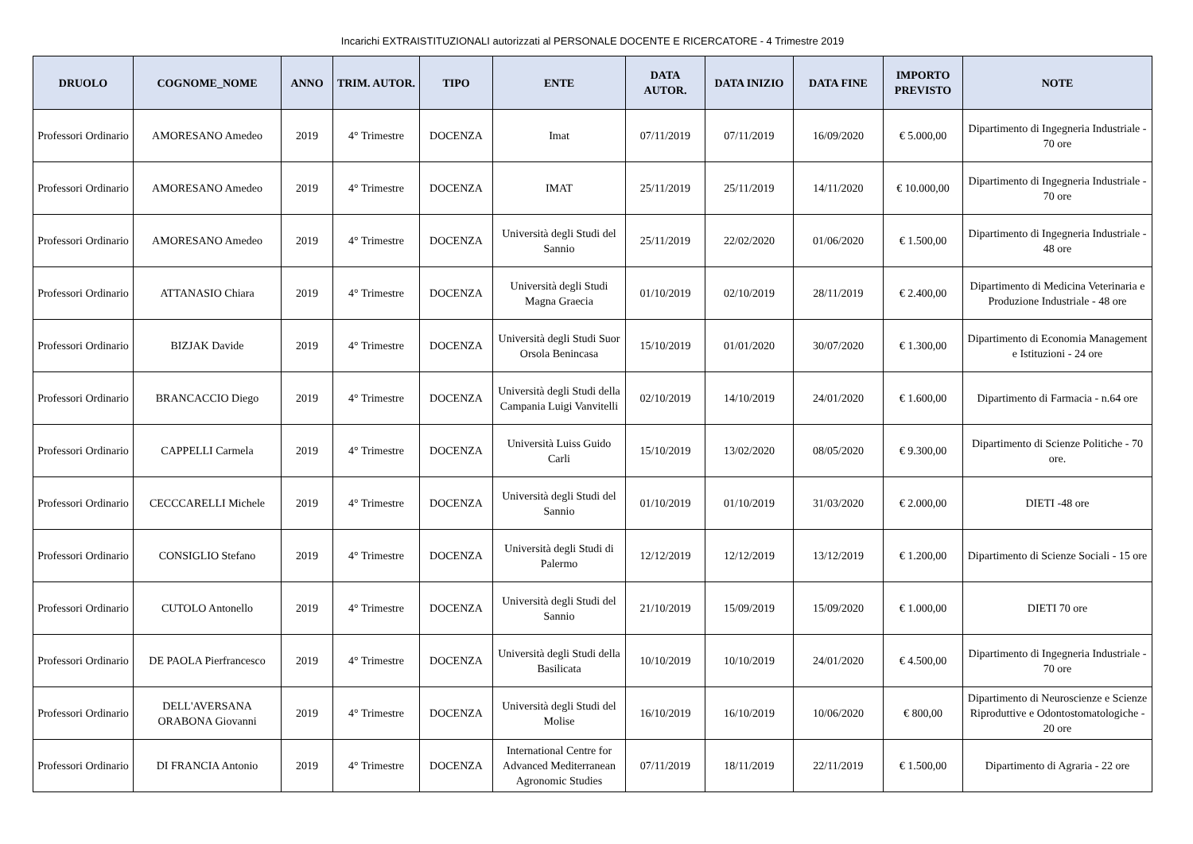Incarichi EXTRAISTITUZIONALI autorizzati al PERSONALE DOCENTE E RICERCATORE - 4 Trimestre 2019
| DRUOLO | COGNOME_NOME | ANNO | TRIM. AUTOR. | TIPO | ENTE | DATA AUTOR. | DATA INIZIO | DATA FINE | IMPORTO PREVISTO | NOTE |
| --- | --- | --- | --- | --- | --- | --- | --- | --- | --- | --- |
| Professori Ordinario | AMORESANO Amedeo | 2019 | 4° Trimestre | DOCENZA | Imat | 07/11/2019 | 07/11/2019 | 16/09/2020 | € 5.000,00 | Dipartimento di Ingegneria Industriale - 70 ore |
| Professori Ordinario | AMORESANO Amedeo | 2019 | 4° Trimestre | DOCENZA | IMAT | 25/11/2019 | 25/11/2019 | 14/11/2020 | € 10.000,00 | Dipartimento di Ingegneria Industriale - 70 ore |
| Professori Ordinario | AMORESANO Amedeo | 2019 | 4° Trimestre | DOCENZA | Università degli Studi del Sannio | 25/11/2019 | 22/02/2020 | 01/06/2020 | € 1.500,00 | Dipartimento di Ingegneria Industriale - 48 ore |
| Professori Ordinario | ATTANASIO Chiara | 2019 | 4° Trimestre | DOCENZA | Università degli Studi Magna Graecia | 01/10/2019 | 02/10/2019 | 28/11/2019 | € 2.400,00 | Dipartimento di Medicina Veterinaria e Produzione Industriale - 48 ore |
| Professori Ordinario | BIZJAK Davide | 2019 | 4° Trimestre | DOCENZA | Università degli Studi Suor Orsola Benincasa | 15/10/2019 | 01/01/2020 | 30/07/2020 | € 1.300,00 | Dipartimento di Economia Management e Istituzioni - 24 ore |
| Professori Ordinario | BRANCACCIO Diego | 2019 | 4° Trimestre | DOCENZA | Università degli Studi della Campania Luigi Vanvitelli | 02/10/2019 | 14/10/2019 | 24/01/2020 | € 1.600,00 | Dipartimento di Farmacia - n.64 ore |
| Professori Ordinario | CAPPELLI Carmela | 2019 | 4° Trimestre | DOCENZA | Università Luiss Guido Carli | 15/10/2019 | 13/02/2020 | 08/05/2020 | € 9.300,00 | Dipartimento di Scienze Politiche - 70 ore. |
| Professori Ordinario | CECCCARELLI Michele | 2019 | 4° Trimestre | DOCENZA | Università degli Studi del Sannio | 01/10/2019 | 01/10/2019 | 31/03/2020 | € 2.000,00 | DIETI -48 ore |
| Professori Ordinario | CONSIGLIO Stefano | 2019 | 4° Trimestre | DOCENZA | Università degli Studi di Palermo | 12/12/2019 | 12/12/2019 | 13/12/2019 | € 1.200,00 | Dipartimento di Scienze Sociali - 15 ore |
| Professori Ordinario | CUTOLO Antonello | 2019 | 4° Trimestre | DOCENZA | Università degli Studi del Sannio | 21/10/2019 | 15/09/2019 | 15/09/2020 | € 1.000,00 | DIETI 70 ore |
| Professori Ordinario | DE PAOLA Pierfrancesco | 2019 | 4° Trimestre | DOCENZA | Università degli Studi della Basilicata | 10/10/2019 | 10/10/2019 | 24/01/2020 | € 4.500,00 | Dipartimento di Ingegneria Industriale - 70 ore |
| Professori Ordinario | DELL'AVERSANA ORABONA Giovanni | 2019 | 4° Trimestre | DOCENZA | Università degli Studi del Molise | 16/10/2019 | 16/10/2019 | 10/06/2020 | € 800,00 | Dipartimento di Neuroscienze e Scienze Riproduttive e Odontostomatologiche - 20 ore |
| Professori Ordinario | DI FRANCIA Antonio | 2019 | 4° Trimestre | DOCENZA | International Centre for Advanced Mediterranean Agronomic Studies | 07/11/2019 | 18/11/2019 | 22/11/2019 | € 1.500,00 | Dipartimento di Agraria - 22 ore |